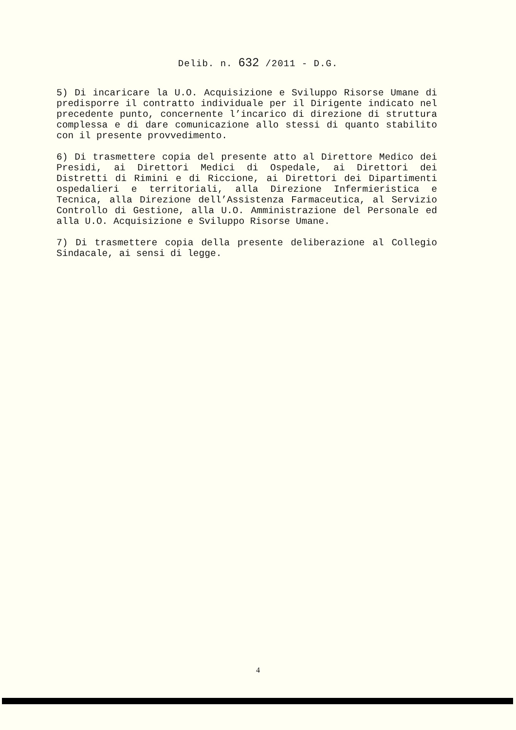Delib. n. 632 /2011 - D.G.
5) Di incaricare la U.O. Acquisizione e Sviluppo Risorse Umane di predisporre il contratto individuale per il Dirigente indicato nel precedente punto, concernente l’incarico di direzione di struttura complessa e di dare comunicazione allo stessi di quanto stabilito con il presente provvedimento.
6) Di trasmettere copia del presente atto al Direttore Medico dei Presidi, ai Direttori Medici di Ospedale, ai Direttori dei Distretti di Rimini e di Riccione, ai Direttori dei Dipartimenti ospedalieri e territoriali, alla Direzione Infermieristica e Tecnica, alla Direzione dell’Assistenza Farmaceutica, al Servizio Controllo di Gestione, alla U.O. Amministrazione del Personale ed alla U.O. Acquisizione e Sviluppo Risorse Umane.
7) Di trasmettere copia della presente deliberazione al Collegio Sindacale, ai sensi di legge.
4